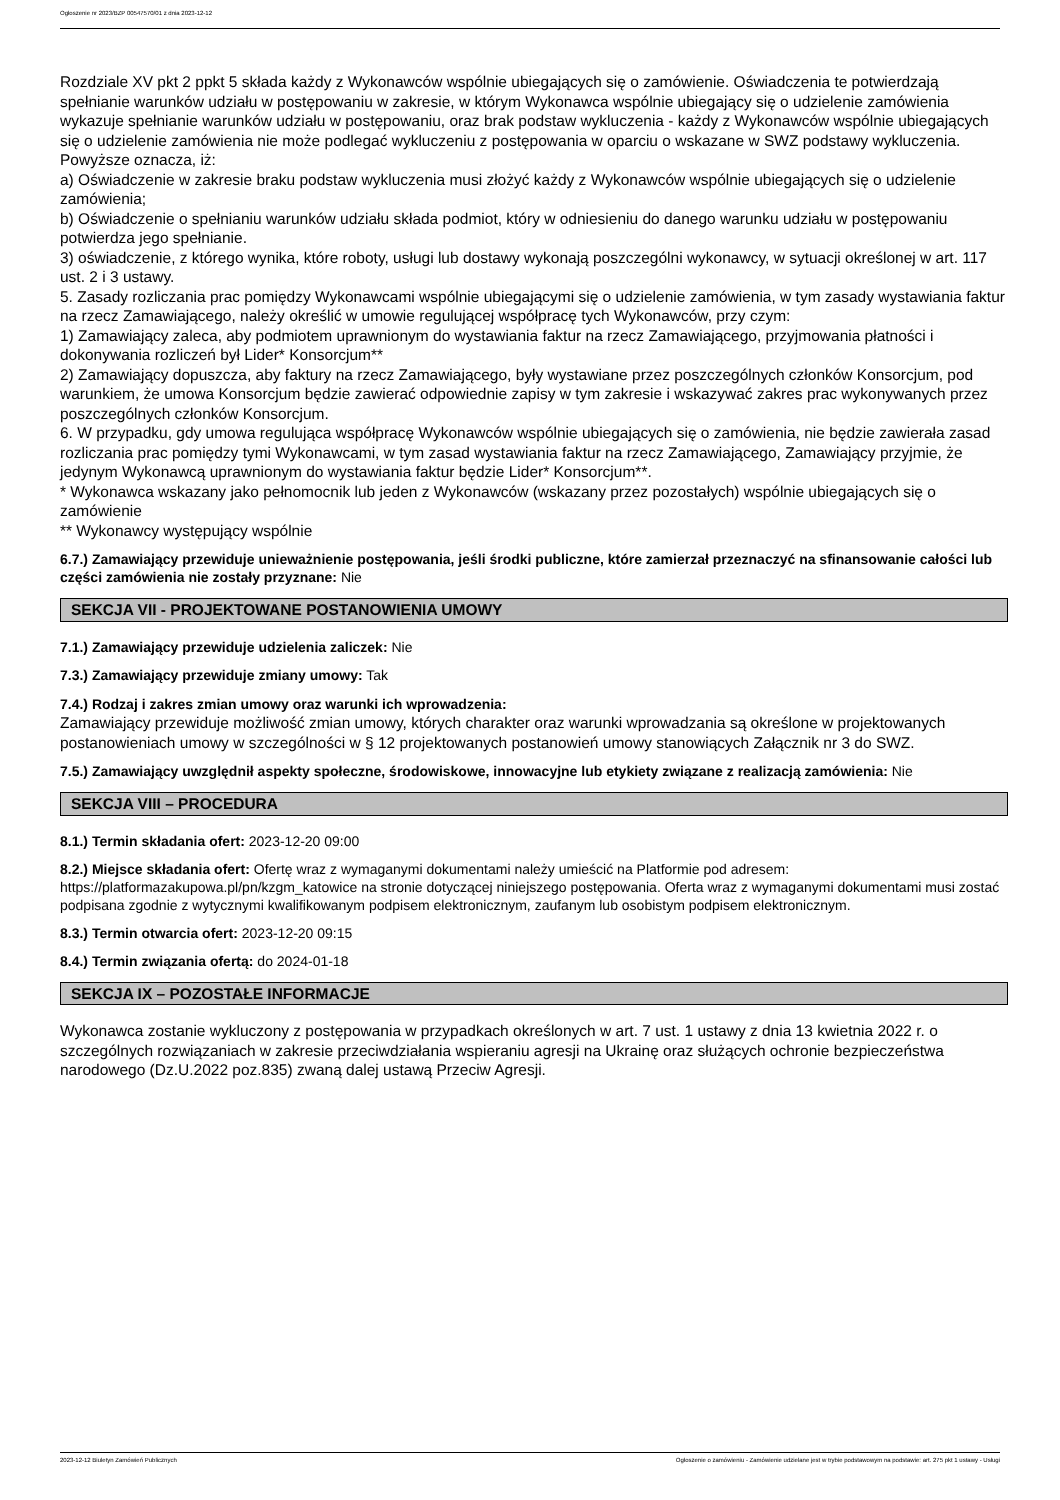Ogłoszenie nr 2023/BZP 00547570/01 z dnia 2023-12-12
Rozdziale XV pkt 2 ppkt 5 składa każdy z Wykonawców wspólnie ubiegających się o zamówienie. Oświadczenia te potwierdzają spełnianie warunków udziału w postępowaniu w zakresie, w którym Wykonawca wspólnie ubiegający się o udzielenie zamówienia wykazuje spełnianie warunków udziału w postępowaniu, oraz brak podstaw wykluczenia - każdy z Wykonawców wspólnie ubiegających się o udzielenie zamówienia nie może podlegać wykluczeniu z postępowania w oparciu o wskazane w SWZ podstawy wykluczenia. Powyższe oznacza, iż:
a) Oświadczenie w zakresie braku podstaw wykluczenia musi złożyć każdy z Wykonawców wspólnie ubiegających się o udzielenie zamówienia;
b) Oświadczenie o spełnianiu warunków udziału składa podmiot, który w odniesieniu do danego warunku udziału w postępowaniu potwierdza jego spełnianie.
3) oświadczenie, z którego wynika, które roboty, usługi lub dostawy wykonają poszczególni wykonawcy, w sytuacji określonej w art. 117 ust. 2 i 3 ustawy.
5. Zasady rozliczania prac pomiędzy Wykonawcami wspólnie ubiegającymi się o udzielenie zamówienia, w tym zasady wystawiania faktur na rzecz Zamawiającego, należy określić w umowie regulującej współpracę tych Wykonawców, przy czym:
1) Zamawiający zaleca, aby podmiotem uprawnionym do wystawiania faktur na rzecz Zamawiającego, przyjmowania płatności i dokonywania rozliczeń był Lider* Konsorcjum**
2) Zamawiający dopuszcza, aby faktury na rzecz Zamawiającego, były wystawiane przez poszczególnych członków Konsorcjum, pod warunkiem, że umowa Konsorcjum będzie zawierać odpowiednie zapisy w tym zakresie i wskazywać zakres prac wykonywanych przez poszczególnych członków Konsorcjum.
6. W przypadku, gdy umowa regulująca współpracę Wykonawców wspólnie ubiegających się o zamówienia, nie będzie zawierała zasad rozliczania prac pomiędzy tymi Wykonawcami, w tym zasad wystawiania faktur na rzecz Zamawiającego, Zamawiający przyjmie, że jedynym Wykonawcą uprawnionym do wystawiania faktur będzie Lider* Konsorcjum**.
* Wykonawca wskazany jako pełnomocnik lub jeden z Wykonawców (wskazany przez pozostałych) wspólnie ubiegających się o zamówienie
** Wykonawcy występujący wspólnie
6.7.) Zamawiający przewiduje unieważnienie postępowania, jeśli środki publiczne, które zamierzał przeznaczyć na sfinansowanie całości lub części zamówienia nie zostały przyznane: Nie
SEKCJA VII - PROJEKTOWANE POSTANOWIENIA UMOWY
7.1.) Zamawiający przewiduje udzielenia zaliczek: Nie
7.3.) Zamawiający przewiduje zmiany umowy: Tak
7.4.) Rodzaj i zakres zmian umowy oraz warunki ich wprowadzenia:
Zamawiający przewiduje możliwość zmian umowy, których charakter oraz warunki wprowadzania są określone w projektowanych postanowieniach umowy w szczególności w § 12 projektowanych postanowień umowy stanowiących Załącznik nr 3 do SWZ.
7.5.) Zamawiający uwzględnił aspekty społeczne, środowiskowe, innowacyjne lub etykiety związane z realizacją zamówienia: Nie
SEKCJA VIII – PROCEDURA
8.1.) Termin składania ofert: 2023-12-20 09:00
8.2.) Miejsce składania ofert: Ofertę wraz z wymaganymi dokumentami należy umieścić na Platformie pod adresem: https://platformazakupowa.pl/pn/kzgm_katowice na stronie dotyczącej niniejszego postępowania. Oferta wraz z wymaganymi dokumentami musi zostać podpisana zgodnie z wytycznymi kwalifikowanym podpisem elektronicznym, zaufanym lub osobistym podpisem elektronicznym.
8.3.) Termin otwarcia ofert: 2023-12-20 09:15
8.4.) Termin związania ofertą: do 2024-01-18
SEKCJA IX – POZOSTAŁE INFORMACJE
Wykonawca zostanie wykluczony z postępowania w przypadkach określonych w art. 7 ust. 1 ustawy z dnia 13 kwietnia 2022 r. o szczególnych rozwiązaniach w zakresie przeciwdziałania wspieraniu agresji na Ukrainę oraz służących ochronie bezpieczeństwa narodowego (Dz.U.2022 poz.835) zwaną dalej ustawą Przeciw Agresji.
2023-12-12 Biuletyn Zamówień Publicznych Ogłoszenie o zamówieniu - Zamówienie udzielane jest w trybie podstawowym na podstawie: art. 275 pkt 1 ustawy - Usługi